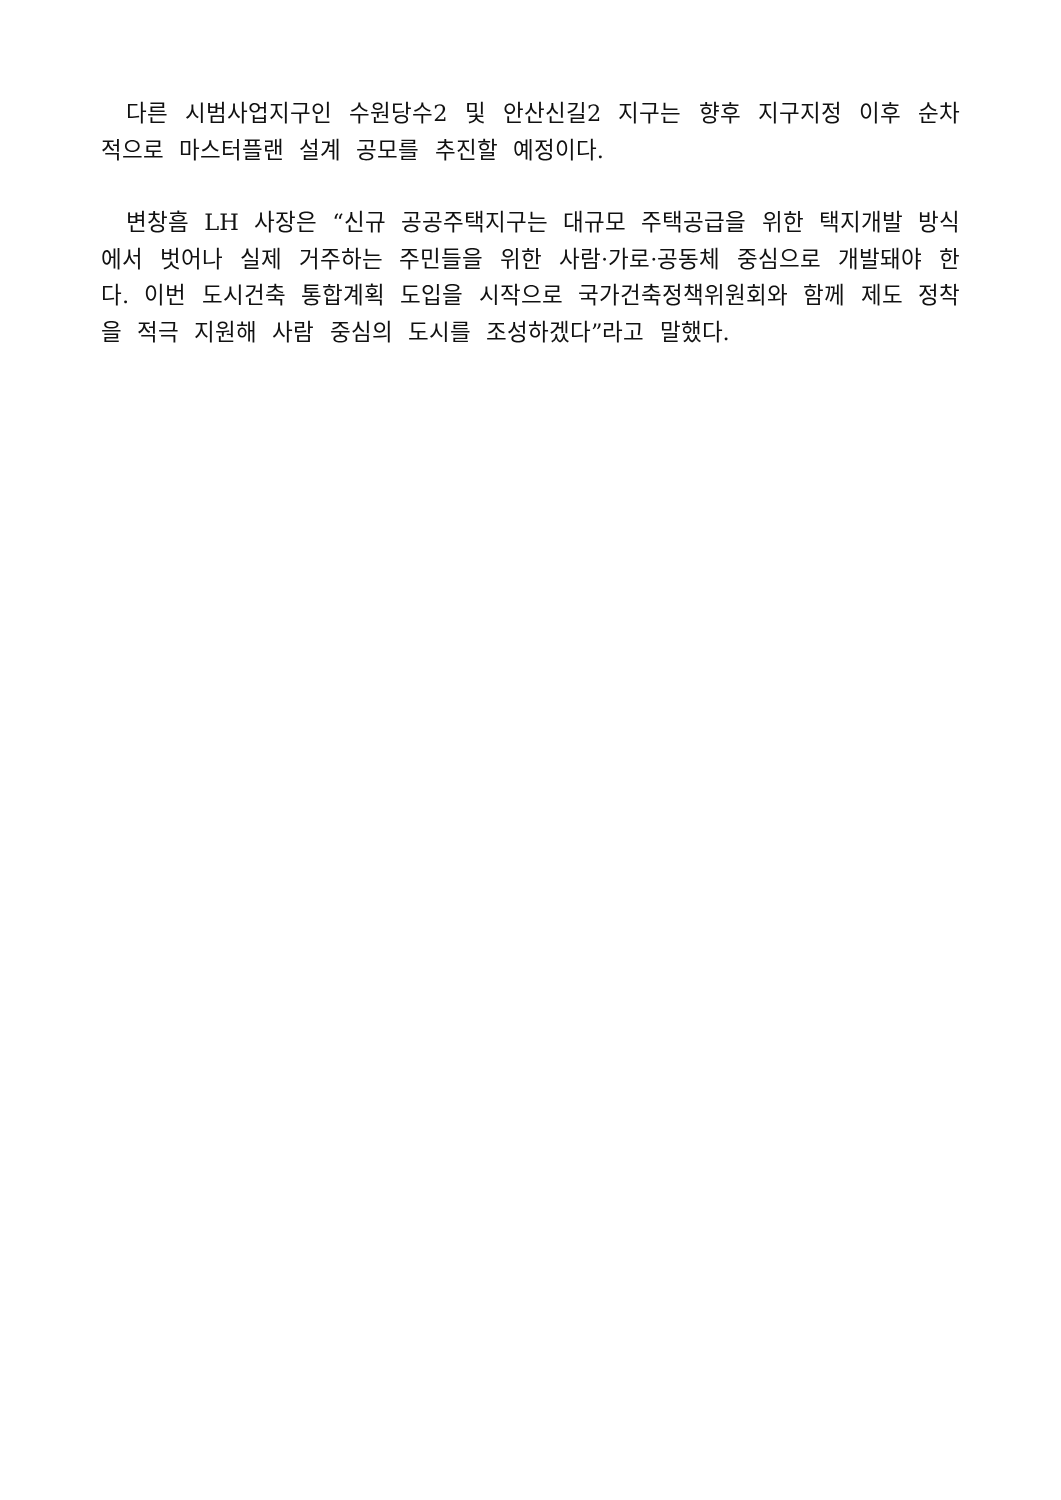다른 시범사업지구인 수원당수2 및 안산신길2 지구는 향후 지구지정 이후 순차적으로 마스터플랜 설계 공모를 추진할 예정이다.
변창흠 LH 사장은 “신규 공공주택지구는 대규모 주택공급을 위한 택지개발 방식에서 벗어나 실제 거주하는 주민들을 위한 사람·가로·공동체 중심으로 개발돼야 한다. 이번 도시건축 통합계획 도입을 시작으로 국가건축정책위원회와 함께 제도 정착을 적극 지원해 사람 중심의 도시를 조성하겠다”라고 말했다.